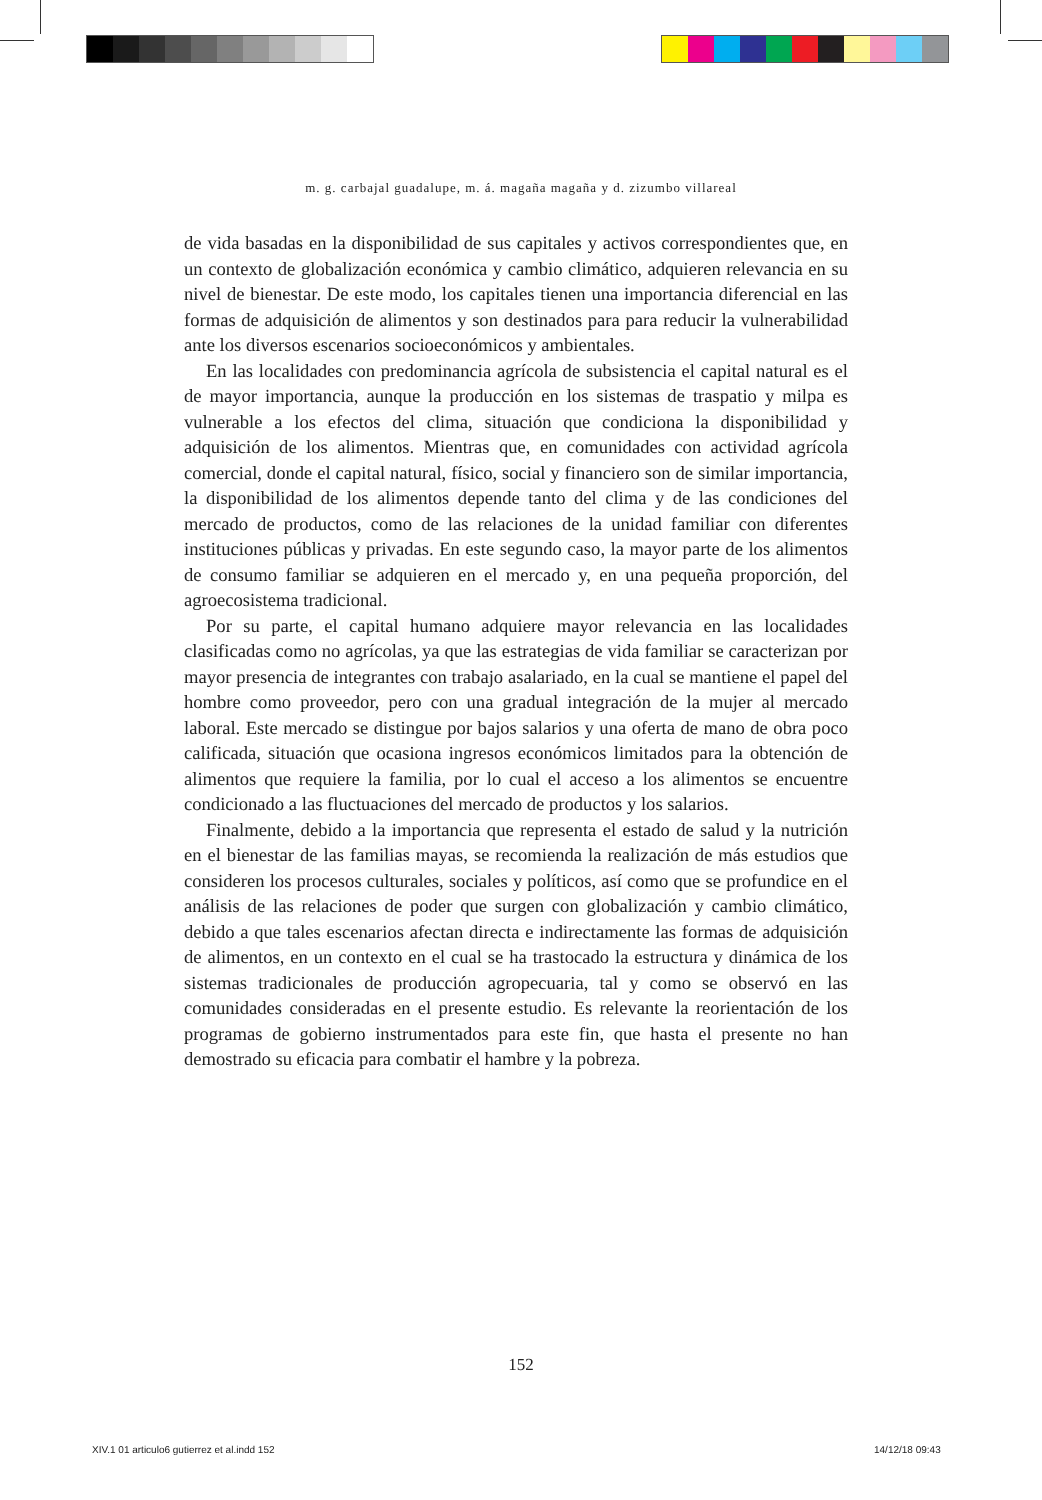m. g. carbajal guadalupe, m. á. magaña magaña y d. zizumbo villareal
de vida basadas en la disponibilidad de sus capitales y activos correspondientes que, en un contexto de globalización económica y cambio climático, adquieren relevancia en su nivel de bienestar. De este modo, los capitales tienen una importancia diferencial en las formas de adquisición de alimentos y son destinados para para reducir la vulnerabilidad ante los diversos escenarios socioeconómicos y ambientales.
En las localidades con predominancia agrícola de subsistencia el capital natural es el de mayor importancia, aunque la producción en los sistemas de traspatio y milpa es vulnerable a los efectos del clima, situación que condiciona la disponibilidad y adquisición de los alimentos. Mientras que, en comunidades con actividad agrícola comercial, donde el capital natural, físico, social y financiero son de similar importancia, la disponibilidad de los alimentos depende tanto del clima y de las condiciones del mercado de productos, como de las relaciones de la unidad familiar con diferentes instituciones públicas y privadas. En este segundo caso, la mayor parte de los alimentos de consumo familiar se adquieren en el mercado y, en una pequeña proporción, del agroecosistema tradicional.
Por su parte, el capital humano adquiere mayor relevancia en las localidades clasificadas como no agrícolas, ya que las estrategias de vida familiar se caracterizan por mayor presencia de integrantes con trabajo asalariado, en la cual se mantiene el papel del hombre como proveedor, pero con una gradual integración de la mujer al mercado laboral. Este mercado se distingue por bajos salarios y una oferta de mano de obra poco calificada, situación que ocasiona ingresos económicos limitados para la obtención de alimentos que requiere la familia, por lo cual el acceso a los alimentos se encuentre condicionado a las fluctuaciones del mercado de productos y los salarios.
Finalmente, debido a la importancia que representa el estado de salud y la nutrición en el bienestar de las familias mayas, se recomienda la realización de más estudios que consideren los procesos culturales, sociales y políticos, así como que se profundice en el análisis de las relaciones de poder que surgen con globalización y cambio climático, debido a que tales escenarios afectan directa e indirectamente las formas de adquisición de alimentos, en un contexto en el cual se ha trastocado la estructura y dinámica de los sistemas tradicionales de producción agropecuaria, tal y como se observó en las comunidades consideradas en el presente estudio. Es relevante la reorientación de los programas de gobierno instrumentados para este fin, que hasta el presente no han demostrado su eficacia para combatir el hambre y la pobreza.
152
XIV.1 01 articulo6 gutierrez et al.indd 152
14/12/18 09:43